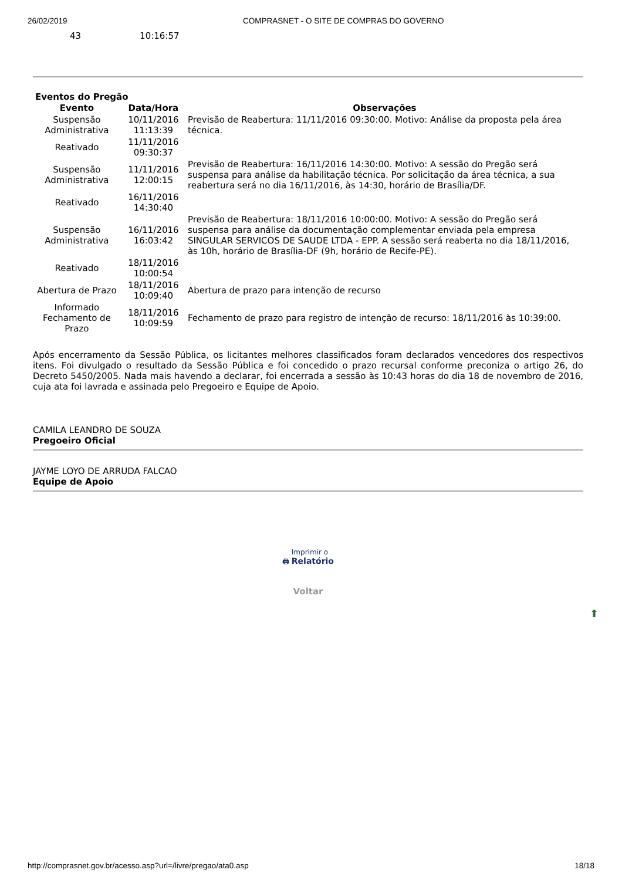26/02/2019 COMPRASNET - O SITE DE COMPRAS DO GOVERNO
43 10:16:57
Eventos do Pregão
| Evento | Data/Hora | Observações |
| --- | --- | --- |
| Suspensão Administrativa | 10/11/2016 11:13:39 | Previsão de Reabertura: 11/11/2016 09:30:00. Motivo: Análise da proposta pela área técnica. |
| Reativado | 11/11/2016 09:30:37 | |
| Suspensão Administrativa | 11/11/2016 12:00:15 | Previsão de Reabertura: 16/11/2016 14:30:00. Motivo: A sessão do Pregão será suspensa para análise da habilitação técnica. Por solicitação da área técnica, a sua reabertura será no dia 16/11/2016, às 14:30, horário de Brasília/DF. |
| Reativado | 16/11/2016 14:30:40 | |
| Suspensão Administrativa | 16/11/2016 16:03:42 | Previsão de Reabertura: 18/11/2016 10:00:00. Motivo: A sessão do Pregão será suspensa para análise da documentação complementar enviada pela empresa SINGULAR SERVICOS DE SAUDE LTDA - EPP. A sessão será reaberta no dia 18/11/2016, às 10h, horário de Brasília-DF (9h, horário de Recife-PE). |
| Reativado | 18/11/2016 10:00:54 | |
| Abertura de Prazo | 18/11/2016 10:09:40 | Abertura de prazo para intenção de recurso |
| Informado Fechamento de Prazo | 18/11/2016 10:09:59 | Fechamento de prazo para registro de intenção de recurso: 18/11/2016 às 10:39:00. |
Após encerramento da Sessão Pública, os licitantes melhores classificados foram declarados vencedores dos respectivos itens. Foi divulgado o resultado da Sessão Pública e foi concedido o prazo recursal conforme preconiza o artigo 26, do Decreto 5450/2005. Nada mais havendo a declarar, foi encerrada a sessão às 10:43 horas do dia 18 de novembro de 2016, cuja ata foi lavrada e assinada pelo Pregoeiro e Equipe de Apoio.
CAMILA LEANDRO DE SOUZA
Pregoeiro Oficial
JAYME LOYO DE ARRUDA FALCAO
Equipe de Apoio
🖨 Imprimir o
Relatório
Voltar
⬆
http://comprasnet.gov.br/acesso.asp?url=/livre/pregao/ata0.asp 18/18